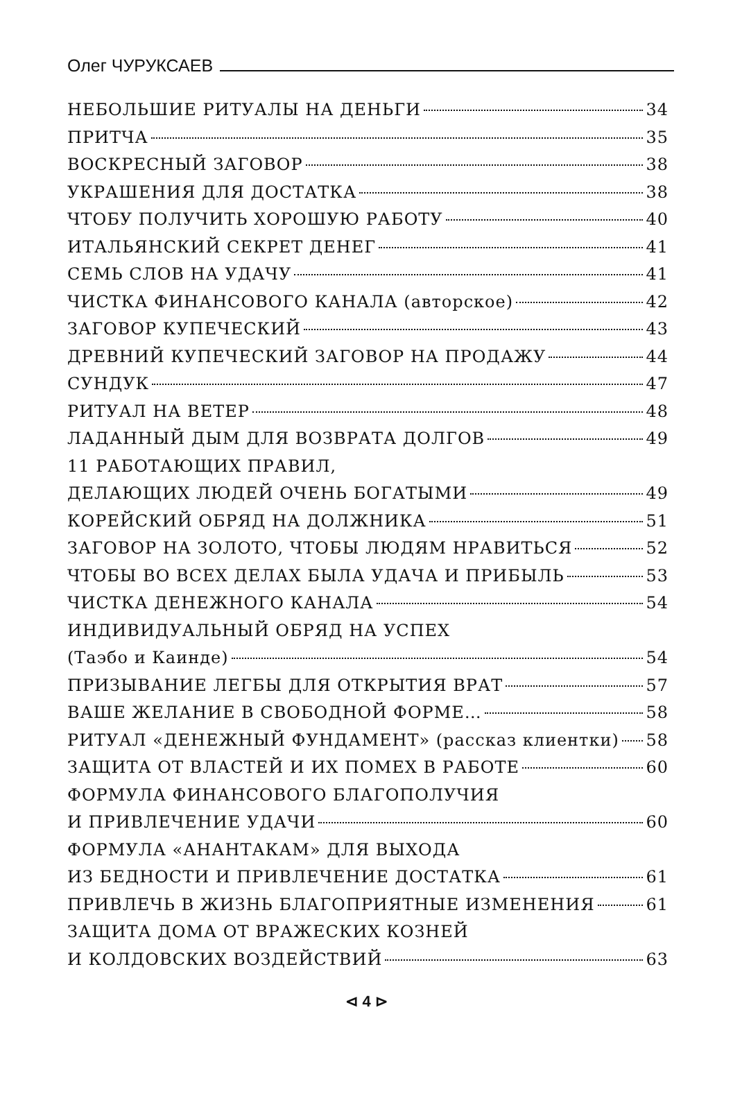Олег ЧУРУКСАЕВ
НЕБОЛЬШИЕ РИТУАЛЫ НА ДЕНЬГИ 34
ПРИТЧА 35
ВОСКРЕСНЫЙ ЗАГОВОР 38
УКРАШЕНИЯ ДЛЯ ДОСТАТКА 38
ЧТОБУ ПОЛУЧИТЬ ХОРОШУЮ РАБОТУ 40
ИТАЛЬЯНСКИЙ СЕКРЕТ ДЕНЕГ 41
СЕМЬ СЛОВ НА УДАЧУ 41
ЧИСТКА ФИНАНСОВОГО КАНАЛА (авторское) 42
ЗАГОВОР КУПЕЧЕСКИЙ 43
ДРЕВНИЙ КУПЕЧЕСКИЙ ЗАГОВОР НА ПРОДАЖУ 44
СУНДУК 47
РИТУАЛ НА ВЕТЕР 48
ЛАДАННЫЙ ДЫМ ДЛЯ ВОЗВРАТА ДОЛГОВ 49
11 РАБОТАЮЩИХ ПРАВИЛ,
ДЕЛАЮЩИХ ЛЮДЕЙ ОЧЕНЬ БОГАТЫМИ 49
КОРЕЙСКИЙ ОБРЯД НА ДОЛЖНИКА 51
ЗАГОВОР НА ЗОЛОТО, ЧТОБЫ ЛЮДЯМ НРАВИТЬСЯ 52
ЧТОБЫ ВО ВСЕХ ДЕЛАХ БЫЛА УДАЧА И ПРИБЫЛЬ 53
ЧИСТКА ДЕНЕЖНОГО КАНАЛА 54
ИНДИВИДУАЛЬНЫЙ ОБРЯД НА УСПЕХ
(Таэбо и Каинде) 54
ПРИЗЫВАНИЕ ЛЕГБЫ ДЛЯ ОТКРЫТИЯ ВРАТ 57
ВАШЕ ЖЕЛАНИЕ В СВОБОДНОЙ ФОРМЕ… 58
РИТУАЛ «ДЕНЕЖНЫЙ ФУНДАМЕНТ» (рассказ клиентки) 58
ЗАЩИТА ОТ ВЛАСТЕЙ И ИХ ПОМЕХ В РАБОТЕ 60
ФОРМУЛА ФИНАНСОВОГО БЛАГОПОЛУЧИЯ
И ПРИВЛЕЧЕНИЕ УДАЧИ 60
ФОРМУЛА «АНАНТАКАМ» ДЛЯ ВЫХОДА
ИЗ БЕДНОСТИ И ПРИВЛЕЧЕНИЕ ДОСТАТКА 61
ПРИВЛЕЧЬ В ЖИЗНЬ БЛАГОПРИЯТНЫЕ ИЗМЕНЕНИЯ 61
ЗАЩИТА ДОМА ОТ ВРАЖЕСКИХ КОЗНЕЙ
И КОЛДОВСКИХ ВОЗДЕЙСТВИЙ 63
⊲ 4 ⊳